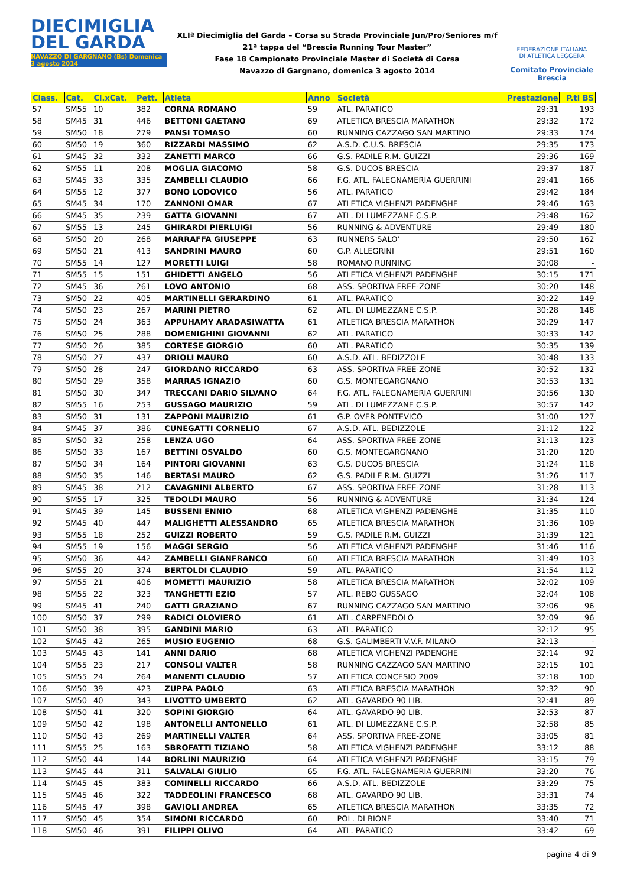DIECIMIGLIA
DEL GARDA
NAVAZZO DI GARGNANO (Bs) Domenica 3 agosto 2014
XLIª Diecimiglia del Garda – Corsa su Strada Provinciale Jun/Pro/Seniores m/f
21ª tappa del “Brescia Running Tour Master”
Fase 18 Campionato Provinciale Master di Società di Corsa
Navazzo di Gargnano, domenica 3 agosto 2014
FEDERAZIONE ITALIANA
DI ATLETICA LEGGERA
Comitato Provinciale Brescia
| Class. | Cat. | Cl.xCat. | Pett. | Atleta | Anno | Società | Prestazione | P.ti BS |
| --- | --- | --- | --- | --- | --- | --- | --- | --- |
| 57 | SM55 | 10 | 382 | CORNA ROMANO | 59 | ATL. PARATICO | 29:31 | 193 |
| 58 | SM45 | 31 | 446 | BETTONI GAETANO | 69 | ATLETICA BRESCIA MARATHON | 29:32 | 172 |
| 59 | SM50 | 18 | 279 | PANSI TOMASO | 60 | RUNNING CAZZAGO SAN MARTINO | 29:33 | 174 |
| 60 | SM50 | 19 | 360 | RIZZARDI MASSIMO | 62 | A.S.D. C.U.S. BRESCIA | 29:35 | 173 |
| 61 | SM45 | 32 | 332 | ZANETTI MARCO | 66 | G.S. PADILE R.M. GUIZZI | 29:36 | 169 |
| 62 | SM55 | 11 | 208 | MOGLIA GIACOMO | 58 | G.S. DUCOS BRESCIA | 29:37 | 187 |
| 63 | SM45 | 33 | 335 | ZAMBELLI CLAUDIO | 66 | F.G. ATL. FALEGNAMERIA GUERRINI | 29:41 | 166 |
| 64 | SM55 | 12 | 377 | BONO LODOVICO | 56 | ATL. PARATICO | 29:42 | 184 |
| 65 | SM45 | 34 | 170 | ZANNONI OMAR | 67 | ATLETICA VIGHENZI PADENGHE | 29:46 | 163 |
| 66 | SM45 | 35 | 239 | GATTA GIOVANNI | 67 | ATL. DI LUMEZZANE C.S.P. | 29:48 | 162 |
| 67 | SM55 | 13 | 245 | GHIRARDI PIERLUIGI | 56 | RUNNING & ADVENTURE | 29:49 | 180 |
| 68 | SM50 | 20 | 268 | MARRAFFA GIUSEPPE | 63 | RUNNERS SALO' | 29:50 | 162 |
| 69 | SM50 | 21 | 413 | SANDRINI MAURO | 60 | G.P. ALLEGRINI | 29:51 | 160 |
| 70 | SM55 | 14 | 127 | MORETTI LUIGI | 58 | ROMANO RUNNING | 30:08 | - |
| 71 | SM55 | 15 | 151 | GHIDETTI ANGELO | 56 | ATLETICA VIGHENZI PADENGHE | 30:15 | 171 |
| 72 | SM45 | 36 | 261 | LOVO ANTONIO | 68 | ASS. SPORTIVA FREE-ZONE | 30:20 | 148 |
| 73 | SM50 | 22 | 405 | MARTINELLI GERARDINO | 61 | ATL. PARATICO | 30:22 | 149 |
| 74 | SM50 | 23 | 267 | MARINI PIETRO | 62 | ATL. DI LUMEZZANE C.S.P. | 30:28 | 148 |
| 75 | SM50 | 24 | 363 | APPUHAMY ARADASIWATTA | 61 | ATLETICA BRESCIA MARATHON | 30:29 | 147 |
| 76 | SM50 | 25 | 288 | DOMENIGHINI GIOVANNI | 62 | ATL. PARATICO | 30:33 | 142 |
| 77 | SM50 | 26 | 385 | CORTESE GIORGIO | 60 | ATL. PARATICO | 30:35 | 139 |
| 78 | SM50 | 27 | 437 | ORIOLI MAURO | 60 | A.S.D. ATL. BEDIZZOLE | 30:48 | 133 |
| 79 | SM50 | 28 | 247 | GIORDANO RICCARDO | 63 | ASS. SPORTIVA FREE-ZONE | 30:52 | 132 |
| 80 | SM50 | 29 | 358 | MARRAS IGNAZIO | 60 | G.S. MONTEGARGNANO | 30:53 | 131 |
| 81 | SM50 | 30 | 347 | TRECCANI DARIO SILVANO | 64 | F.G. ATL. FALEGNAMERIA GUERRINI | 30:56 | 130 |
| 82 | SM55 | 16 | 253 | GUSSAGO MAURIZIO | 59 | ATL. DI LUMEZZANE C.S.P. | 30:57 | 142 |
| 83 | SM50 | 31 | 131 | ZAPPONI MAURIZIO | 61 | G.P. OVER PONTEVICO | 31:00 | 127 |
| 84 | SM45 | 37 | 386 | CUNEGATTI CORNELIO | 67 | A.S.D. ATL. BEDIZZOLE | 31:12 | 122 |
| 85 | SM50 | 32 | 258 | LENZA UGO | 64 | ASS. SPORTIVA FREE-ZONE | 31:13 | 123 |
| 86 | SM50 | 33 | 167 | BETTINI OSVALDO | 60 | G.S. MONTEGARGNANO | 31:20 | 120 |
| 87 | SM50 | 34 | 164 | PINTORI GIOVANNI | 63 | G.S. DUCOS BRESCIA | 31:24 | 118 |
| 88 | SM50 | 35 | 146 | BERTASI MAURO | 62 | G.S. PADILE R.M. GUIZZI | 31:26 | 117 |
| 89 | SM45 | 38 | 212 | CAVAGNINI ALBERTO | 67 | ASS. SPORTIVA FREE-ZONE | 31:28 | 113 |
| 90 | SM55 | 17 | 325 | TEDOLDI MAURO | 56 | RUNNING & ADVENTURE | 31:34 | 124 |
| 91 | SM45 | 39 | 145 | BUSSENI ENNIO | 68 | ATLETICA VIGHENZI PADENGHE | 31:35 | 110 |
| 92 | SM45 | 40 | 447 | MALIGHETTI ALESSANDRO | 65 | ATLETICA BRESCIA MARATHON | 31:36 | 109 |
| 93 | SM55 | 18 | 252 | GUIZZI ROBERTO | 59 | G.S. PADILE R.M. GUIZZI | 31:39 | 121 |
| 94 | SM55 | 19 | 156 | MAGGI SERGIO | 56 | ATLETICA VIGHENZI PADENGHE | 31:46 | 116 |
| 95 | SM50 | 36 | 442 | ZAMBELLI GIANFRANCO | 60 | ATLETICA BRESCIA MARATHON | 31:49 | 103 |
| 96 | SM55 | 20 | 374 | BERTOLDI CLAUDIO | 59 | ATL. PARATICO | 31:54 | 112 |
| 97 | SM55 | 21 | 406 | MOMETTI MAURIZIO | 58 | ATLETICA BRESCIA MARATHON | 32:02 | 109 |
| 98 | SM55 | 22 | 323 | TANGHETTI EZIO | 57 | ATL. REBO GUSSAGO | 32:04 | 108 |
| 99 | SM45 | 41 | 240 | GATTI GRAZIANO | 67 | RUNNING CAZZAGO SAN MARTINO | 32:06 | 96 |
| 100 | SM50 | 37 | 299 | RADICI OLOVIERO | 61 | ATL. CARPENEDOLO | 32:09 | 96 |
| 101 | SM50 | 38 | 395 | GANDINI MARIO | 63 | ATL. PARATICO | 32:12 | 95 |
| 102 | SM45 | 42 | 265 | MUSIO EUGENIO | 68 | G.S. GALIMBERTI V.V.F. MILANO | 32:13 | - |
| 103 | SM45 | 43 | 141 | ANNI DARIO | 68 | ATLETICA VIGHENZI PADENGHE | 32:14 | 92 |
| 104 | SM55 | 23 | 217 | CONSOLI VALTER | 58 | RUNNING CAZZAGO SAN MARTINO | 32:15 | 101 |
| 105 | SM55 | 24 | 264 | MANENTI CLAUDIO | 57 | ATLETICA CONCESIO 2009 | 32:18 | 100 |
| 106 | SM50 | 39 | 423 | ZUPPA PAOLO | 63 | ATLETICA BRESCIA MARATHON | 32:32 | 90 |
| 107 | SM50 | 40 | 343 | LIVOTTO UMBERTO | 62 | ATL. GAVARDO 90 LIB. | 32:41 | 89 |
| 108 | SM50 | 41 | 320 | SOPINI GIORGIO | 64 | ATL. GAVARDO 90 LIB. | 32:53 | 87 |
| 109 | SM50 | 42 | 198 | ANTONELLI ANTONELLO | 61 | ATL. DI LUMEZZANE C.S.P. | 32:58 | 85 |
| 110 | SM50 | 43 | 269 | MARTINELLI VALTER | 64 | ASS. SPORTIVA FREE-ZONE | 33:05 | 81 |
| 111 | SM55 | 25 | 163 | SBROFATTI TIZIANO | 58 | ATLETICA VIGHENZI PADENGHE | 33:12 | 88 |
| 112 | SM50 | 44 | 144 | BORLINI MAURIZIO | 64 | ATLETICA VIGHENZI PADENGHE | 33:15 | 79 |
| 113 | SM45 | 44 | 311 | SALVALAI GIULIO | 65 | F.G. ATL. FALEGNAMERIA GUERRINI | 33:20 | 76 |
| 114 | SM45 | 45 | 383 | COMINELLI RICCARDO | 66 | A.S.D. ATL. BEDIZZOLE | 33:29 | 75 |
| 115 | SM45 | 46 | 322 | TADDEOLINI FRANCESCO | 68 | ATL. GAVARDO 90 LIB. | 33:31 | 74 |
| 116 | SM45 | 47 | 398 | GAVIOLI ANDREA | 65 | ATLETICA BRESCIA MARATHON | 33:35 | 72 |
| 117 | SM50 | 45 | 354 | SIMONI RICCARDO | 60 | POL. DI BIONE | 33:40 | 71 |
| 118 | SM50 | 46 | 391 | FILIPPI OLIVO | 64 | ATL. PARATICO | 33:42 | 69 |
pagina 4 di 9